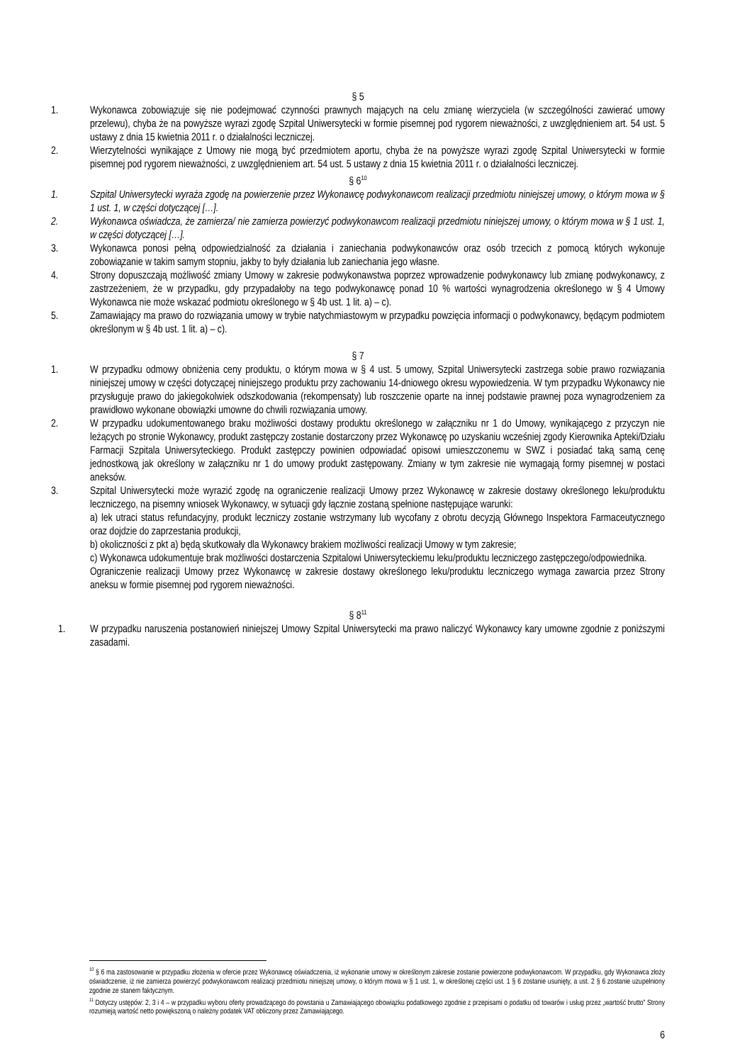§ 5
1. Wykonawca zobowiązuje się nie podejmować czynności prawnych mających na celu zmianę wierzyciela (w szczególności zawierać umowy przelewu), chyba że na powyższe wyrazi zgodę Szpital Uniwersytecki w formie pisemnej pod rygorem nieważności, z uwzględnieniem art. 54 ust. 5 ustawy z dnia 15 kwietnia 2011 r. o działalności leczniczej.
2. Wierzytelności wynikające z Umowy nie mogą być przedmiotem aportu, chyba że na powyższe wyrazi zgodę Szpital Uniwersytecki w formie pisemnej pod rygorem nieważności, z uwzględnieniem art. 54 ust. 5 ustawy z dnia 15 kwietnia 2011 r. o działalności leczniczej.
§ 6<sup>10</sup>
1. Szpital Uniwersytecki wyraża zgodę na powierzenie przez Wykonawcę podwykonawcom realizacji przedmiotu niniejszej umowy, o którym mowa w § 1 ust. 1, w części dotyczącej […].
2. Wykonawca oświadcza, że zamierza/ nie zamierza powierzyć podwykonawcom realizacji przedmiotu niniejszej umowy, o którym mowa w § 1 ust. 1, w części dotyczącej […].
3. Wykonawca ponosi pełną odpowiedzialność za działania i zaniechania podwykonawców oraz osób trzecich z pomocą których wykonuje zobowiązanie w takim samym stopniu, jakby to były działania lub zaniechania jego własne.
4. Strony dopuszczają możliwość zmiany Umowy w zakresie podwykonawstwa poprzez wprowadzenie podwykonawcy lub zmianę podwykonawcy, z zastrzeżeniem, że w przypadku, gdy przypadałoby na tego podwykonawcę ponad 10 % wartości wynagrodzenia określonego w § 4 Umowy Wykonawca nie może wskazać podmiotu określonego w § 4b ust. 1 lit. a) – c).
5. Zamawiający ma prawo do rozwiązania umowy w trybie natychmiastowym w przypadku powzięcia informacji o podwykonawcy, będącym podmiotem określonym w § 4b ust. 1 lit. a) – c).
§ 7
1. W przypadku odmowy obniżenia ceny produktu, o którym mowa w § 4 ust. 5 umowy, Szpital Uniwersytecki zastrzega sobie prawo rozwiązania niniejszej umowy w części dotyczącej niniejszego produktu przy zachowaniu 14-dniowego okresu wypowiedzenia. W tym przypadku Wykonawcy nie przysługuje prawo do jakiegokolwiek odszkodowania (rekompensaty) lub roszczenie oparte na innej podstawie prawnej poza wynagrodzeniem za prawidłowo wykonane obowiązki umowne do chwili rozwiązania umowy.
2. W przypadku udokumentowanego braku możliwości dostawy produktu określonego w załączniku nr 1 do Umowy, wynikającego z przyczyn nie leżących po stronie Wykonawcy, produkt zastępczy zostanie dostarczony przez Wykonawcę po uzyskaniu wcześniej zgody Kierownika Apteki/Działu Farmacji Szpitala Uniwersyteckiego. Produkt zastępczy powinien odpowiadać opisowi umieszczonemu w SWZ i posiadać taką samą cenę jednostkową jak określony w załączniku nr 1 do umowy produkt zastępowany. Zmiany w tym zakresie nie wymagają formy pisemnej w postaci aneksów.
3. Szpital Uniwersytecki może wyrazić zgodę na ograniczenie realizacji Umowy przez Wykonawcę w zakresie dostawy określonego leku/produktu leczniczego, na pisemny wniosek Wykonawcy, w sytuacji gdy łącznie zostaną spełnione następujące warunki:
a) lek utraci status refundacyjny, produkt leczniczy zostanie wstrzymany lub wycofany z obrotu decyzją Głównego Inspektora Farmaceutycznego oraz dojdzie do zaprzestania produkcji,
b) okoliczności z pkt a) będą skutkowały dla Wykonawcy brakiem możliwości realizacji Umowy w tym zakresie;
c) Wykonawca udokumentuje brak możliwości dostarczenia Szpitalowi Uniwersyteckiemu leku/produktu leczniczego zastępczego/odpowiednika.
Ograniczenie realizacji Umowy przez Wykonawcę w zakresie dostawy określonego leku/produktu leczniczego wymaga zawarcia przez Strony aneksu w formie pisemnej pod rygorem nieważności.
§ 8<sup>11</sup>
1. W przypadku naruszenia postanowień niniejszej Umowy Szpital Uniwersytecki ma prawo naliczyć Wykonawcy kary umowne zgodnie z poniższymi zasadami.
<sup>10</sup> § 6 ma zastosowanie w przypadku złożenia w ofercie przez Wykonawcę oświadczenia, iż wykonanie umowy w określonym zakresie zostanie powierzone podwykonawcom. W przypadku, gdy Wykonawca złoży oświadczenie, iż nie zamierza powierzyć podwykonawcom realizacji przedmiotu niniejszej umowy, o którym mowa w § 1 ust. 1, w określonej części ust. 1 § 6 zostanie usunięty, a ust. 2 § 6 zostanie uzupełniony zgodnie ze stanem faktycznym.
<sup>11</sup> Dotyczy ustępów: 2, 3 i 4 – w przypadku wyboru oferty prowadzącego do powstania u Zamawiającego obowiązku podatkowego zgodnie z przepisami o podatku od towarów i usług przez „wartość brutto” Strony rozumieją wartość netto powiększoną o należny podatek VAT obliczony przez Zamawiającego.
6